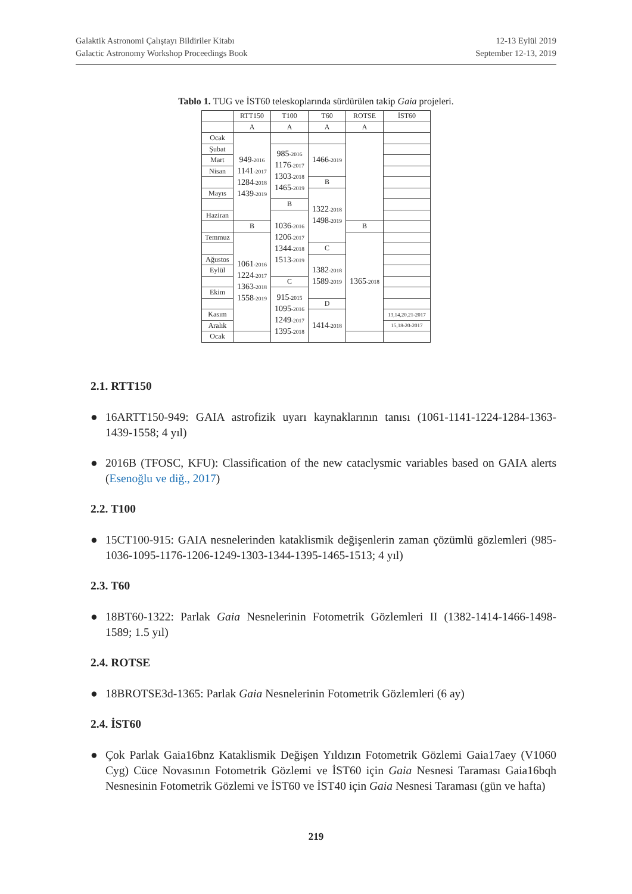Galaktik Astronomi Çalıştayı Bildiriler Kitabı
Galactic Astronomy Workshop Proceedings Book
12-13 Eylül 2019
September 12-13, 2019
Tablo 1. TUG ve İST60 teleskoplarında sürdürülen takip Gaia projeleri.
| | RTT150 | T100 | T60 | ROTSE | İST60 |
| | A | A | A | A | |
| Ocak | 949<sub>-2016</sub> 1141<sub>-2017</sub> 1284<sub>-2018</sub> 1439<sub>-2019</sub> | | | | |
| Şubat | | 985<sub>-2016</sub> 1176<sub>-2017</sub> 1303<sub>-2018</sub> 1465<sub>-2019</sub> | 1466<sub>-2019</sub> | | |
| Mart | | | | | |
| Nisan | | | | | |
| | | | B | | |
| Mayıs | | | 1322<sub>-2018</sub> 1498<sub>-2019</sub> | | |
| | | B | | | |
| Haziran | | 1036<sub>-2016</sub> 1206<sub>-2017</sub> 1344<sub>-2018</sub> 1513<sub>-2019</sub> | | | |
| | B | | | B | |
| Temmuz | 1061<sub>-2016</sub> 1224<sub>-2017</sub> 1363<sub>-2018</sub> 1558<sub>-2019</sub> | | | 1365<sub>-2018</sub> | |
| | | | C | | |
| Ağustos | | | 1382<sub>-2018</sub> 1589<sub>-2019</sub> | | |
| Eylül | | | | | |
| | | C | | | |
| Ekim | | 915<sub>-2015</sub> 1095<sub>-2016</sub> 1249<sub>-2017</sub> 1395<sub>-2018</sub> | | | |
| | | | D | | |
| Kasım | | | 1414<sub>-2018</sub> | | 13,14,20,21-2017 |
| Aralık | | | | | 15,18-20-2017 |
| Ocak | | | | | |
2.1. RTT150
● 16ARTT150-949: GAIA astrofizik uyarı kaynaklarının tanısı (1061-1141-1224-1284-1363-1439-1558; 4 yıl)
● 2016B (TFOSC, KFU): Classification of the new cataclysmic variables based on GAIA alerts (Esenoğlu ve diğ., 2017)
2.2. T100
● 15CT100-915: GAIA nesnelerinden kataklismik değişenlerin zaman çözümlü gözlemleri (985-1036-1095-1176-1206-1249-1303-1344-1395-1465-1513; 4 yıl)
2.3. T60
● 18BT60-1322: Parlak Gaia Nesnelerinin Fotometrik Gözlemleri II (1382-1414-1466-1498-1589; 1.5 yıl)
2.4. ROTSE
● 18BROTSE3d-1365: Parlak Gaia Nesnelerinin Fotometrik Gözlemleri (6 ay)
2.4. İST60
● Çok Parlak Gaia16bnz Kataklismik Değişen Yıldızın Fotometrik Gözlemi Gaia17aey (V1060 Cyg) Cüce Novasının Fotometrik Gözlemi ve İST60 için Gaia Nesnesi Taraması Gaia16bqh Nesnesinin Fotometrik Gözlemi ve İST60 ve İST40 için Gaia Nesnesi Taraması (gün ve hafta)
219